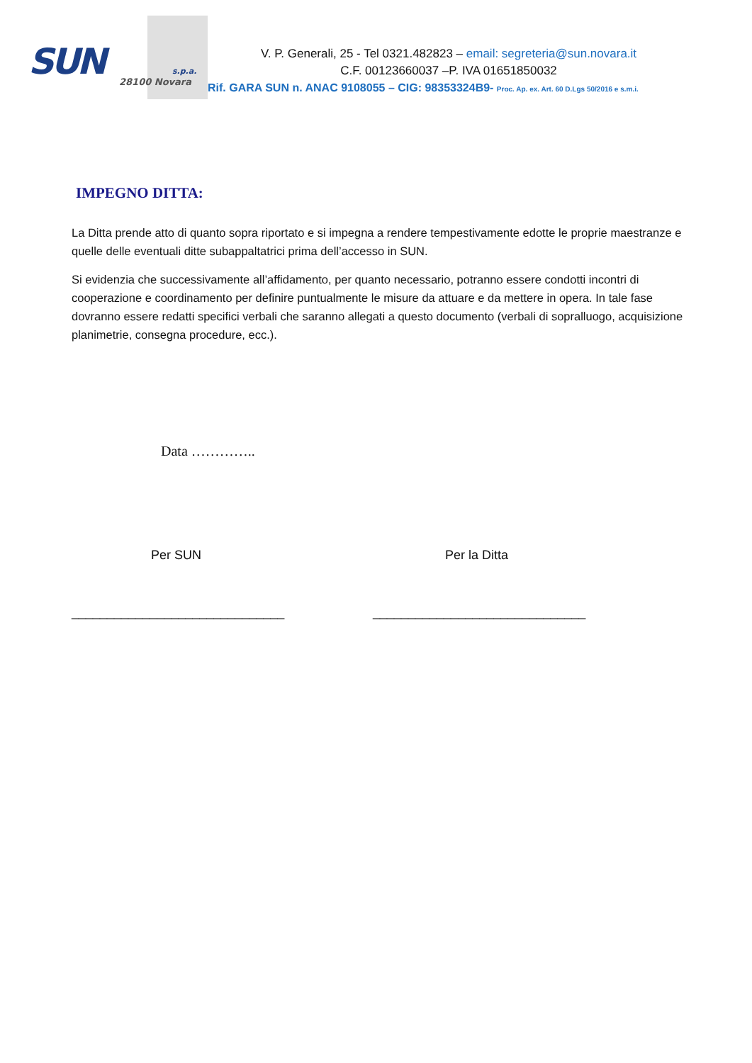SUN s.p.a.
28100 Novara
V. P. Generali, 25 - Tel 0321.482823 – email: segreteria@sun.novara.it
C.F. 00123660037 –P. IVA 01651850032
Rif. GARA SUN n. ANAC 9108055 – CIG: 98353324B9- Proc. Ap. ex. Art. 60 D.Lgs 50/2016 e s.m.i.
IMPEGNO DITTA:
La Ditta prende atto di quanto sopra riportato e si impegna a rendere tempestivamente edotte le proprie maestranze e quelle delle eventuali ditte subappaltatrici prima dell’accesso in SUN.
Si evidenzia che successivamente all’affidamento, per quanto necessario, potranno essere condotti incontri di cooperazione e coordinamento per definire puntualmente le misure da attuare e da mettere in opera. In tale fase dovranno essere redatti specifici verbali che saranno allegati a questo documento (verbali di sopralluogo, acquisizione planimetrie, consegna procedure, ecc.).
Data …………..
Per SUN Per la Ditta
______________________________ ______________________________